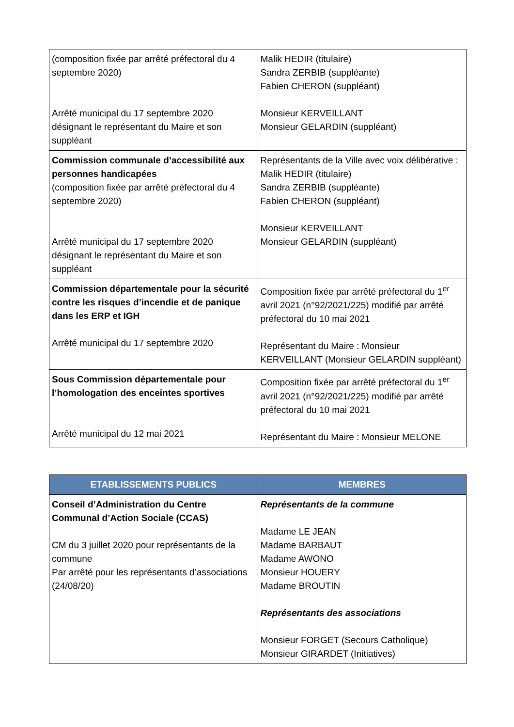| (composition fixée par arrêté préfectoral du 4 septembre 2020) Arrêté municipal du 17 septembre 2020 désignant le représentant du Maire et son suppléant | Malik HEDIR (titulaire) Sandra ZERBIB (suppléante) Fabien CHERON (suppléant) Monsieur KERVEILLANT Monsieur GELARDIN (suppléant) |
| Commission communale d’accessibilité aux personnes handicapées (composition fixée par arrêté préfectoral du 4 septembre 2020) Arrêté municipal du 17 septembre 2020 désignant le représentant du Maire et son suppléant | Représentants de la Ville avec voix délibérative : Malik HEDIR (titulaire) Sandra ZERBIB (suppléante) Fabien CHERON (suppléant) Monsieur KERVEILLANT Monsieur GELARDIN (suppléant) |
| Commission départementale pour la sécurité contre les risques d’incendie et de panique dans les ERP et IGH Arrêté municipal du 17 septembre 2020 | Composition fixée par arrêté préfectoral du 1<sup>er</sup> avril 2021 (n°92/2021/225) modifié par arrêté préfectoral du 10 mai 2021 Représentant du Maire : Monsieur KERVEILLANT (Monsieur GELARDIN suppléant) |
| Sous Commission départementale pour l’homologation des enceintes sportives Arrêté municipal du 12 mai 2021 | Composition fixée par arrêté préfectoral du 1<sup>er</sup> avril 2021 (n°92/2021/225) modifié par arrêté préfectoral du 10 mai 2021 Représentant du Maire : Monsieur MELONE |
| ETABLISSEMENTS PUBLICS | MEMBRES |
| --- | --- |
| Conseil d’Administration du Centre Communal d’Action Sociale (CCAS) CM du 3 juillet 2020 pour représentants de la commune Par arrêté pour les représentants d’associations (24/08/20) | Représentants de la commune Madame LE JEAN Madame BARBAUT Madame AWONO Monsieur HOUERY Madame BROUTIN Représentants des associations Monsieur FORGET (Secours Catholique) Monsieur GIRARDET (Initiatives) |